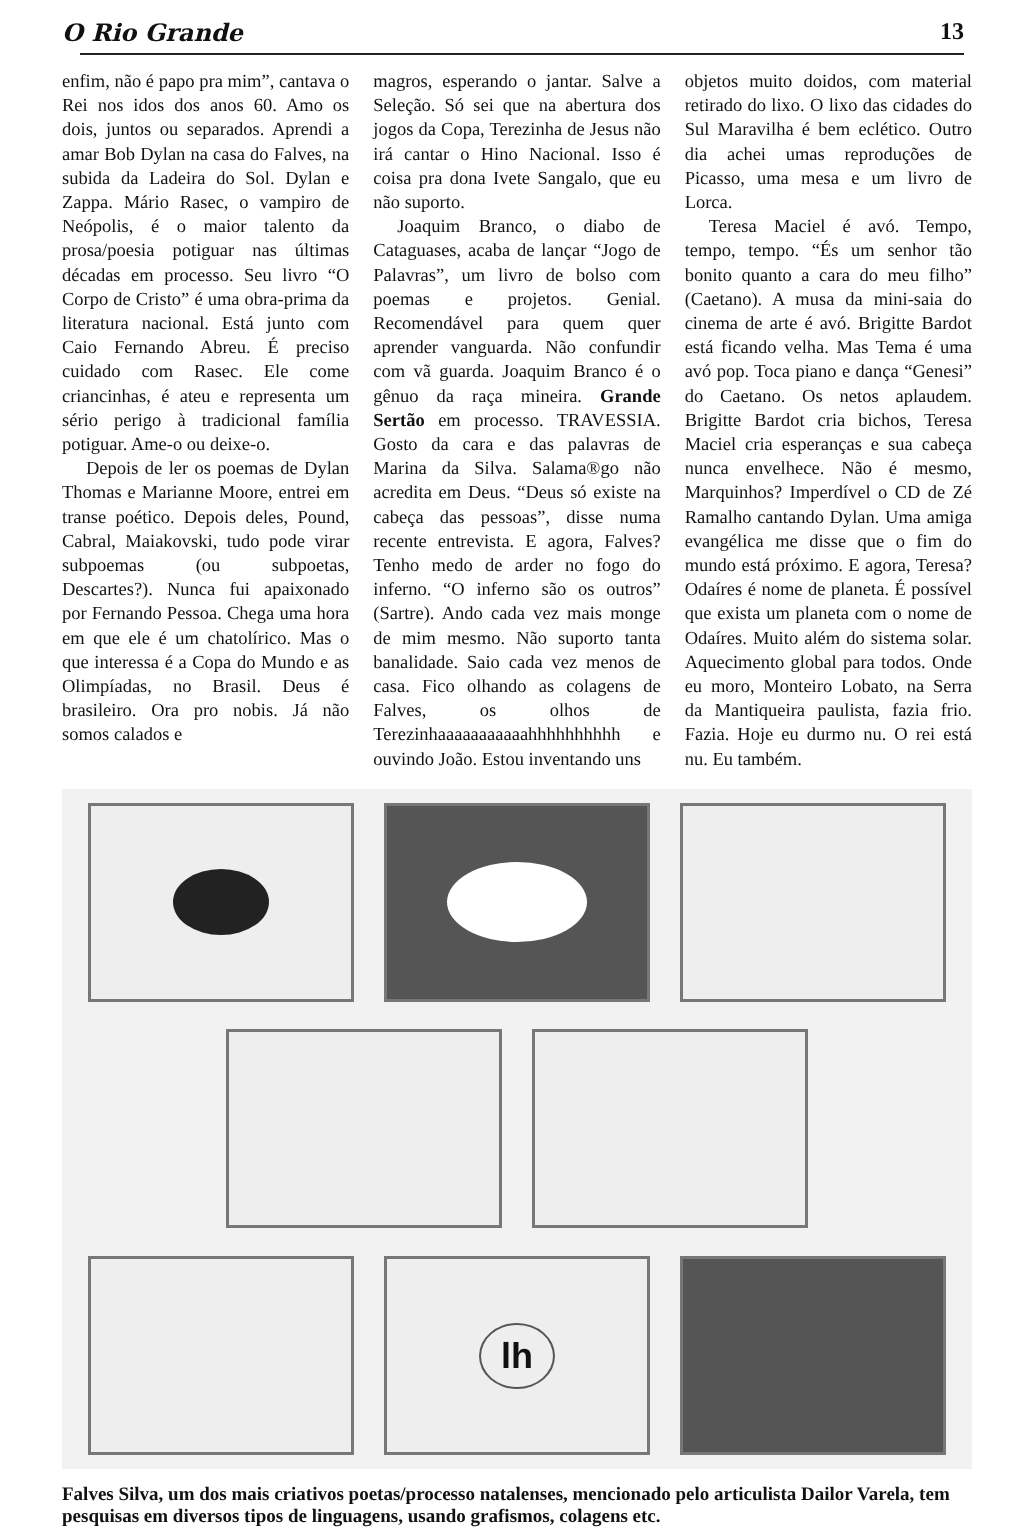O Rio Grande 13
enfim, não é papo pra mim”, cantava o Rei nos idos dos anos 60. Amo os dois, juntos ou separados. Aprendi a amar Bob Dylan na casa do Falves, na subida da Ladeira do Sol. Dylan e Zappa. Mário Rasec, o vampiro de Neópolis, é o maior talento da prosa/poesia potiguar nas últimas décadas em processo. Seu livro “O Corpo de Cristo” é uma obra-prima da literatura nacional. Está junto com Caio Fernando Abreu. É preciso cuidado com Rasec. Ele come criancinhas, é ateu e representa um sério perigo à tradicional família potiguar. Ame-o ou deixe-o.
Depois de ler os poemas de Dylan Thomas e Marianne Moore, entrei em transe poético. Depois deles, Pound, Cabral, Maiakovski, tudo pode virar subpoemas (ou subpoetas, Descartes?). Nunca fui apaixonado por Fernando Pessoa. Chega uma hora em que ele é um chatolírico. Mas o que interessa é a Copa do Mundo e as Olimpíadas, no Brasil. Deus é brasileiro. Ora pro nobis. Já não somos calados e
magros, esperando o jantar. Salve a Seleção. Só sei que na abertura dos jogos da Copa, Terezinha de Jesus não irá cantar o Hino Nacional. Isso é coisa pra dona Ivete Sangalo, que eu não suporto.
Joaquim Branco, o diabo de Cataguases, acaba de lançar “Jogo de Palavras”, um livro de bolso com poemas e projetos. Genial. Recomendável para quem quer aprender vanguarda. Não confundir com vã guarda. Joaquim Branco é o gênuo da raça mineira. Grande Sertão em processo. TRAVESSIA. Gosto da cara e das palavras de Marina da Silva. Salama®go não acredita em Deus. “Deus só existe na cabeça das pessoas”, disse numa recente entrevista. E agora, Falves? Tenho medo de arder no fogo do inferno. “O inferno são os outros” (Sartre). Ando cada vez mais monge de mim mesmo. Não suporto tanta banalidade. Saio cada vez menos de casa. Fico olhando as colagens de Falves, os olhos de Terezinhaaaaaaaaaaahhhhhhhhhh e ouvindo João. Estou inventando uns
objetos muito doidos, com material retirado do lixo. O lixo das cidades do Sul Maravilha é bem eclético. Outro dia achei umas reproduções de Picasso, uma mesa e um livro de Lorca.
Teresa Maciel é avó. Tempo, tempo, tempo. “És um senhor tão bonito quanto a cara do meu filho” (Caetano). A musa da mini-saia do cinema de arte é avó. Brigitte Bardot está ficando velha. Mas Tema é uma avó pop. Toca piano e dança “Genesi” do Caetano. Os netos aplaudem. Brigitte Bardot cria bichos, Teresa Maciel cria esperanças e sua cabeça nunca envelhece. Não é mesmo, Marquinhos? Imperdível o CD de Zé Ramalho cantando Dylan. Uma amiga evangélica me disse que o fim do mundo está próximo. E agora, Teresa? Odaíres é nome de planeta. É possível que exista um planeta com o nome de Odaíres. Muito além do sistema solar. Aquecimento global para todos. Onde eu moro, Monteiro Lobato, na Serra da Mantiqueira paulista, fazia frio. Fazia. Hoje eu durmo nu. O rei está nu. Eu também.
lh
Falves Silva, um dos mais criativos poetas/processo natalenses, mencionado pelo articulista Dailor Varela, tem pesquisas em diversos tipos de linguagens, usando grafismos, colagens etc.